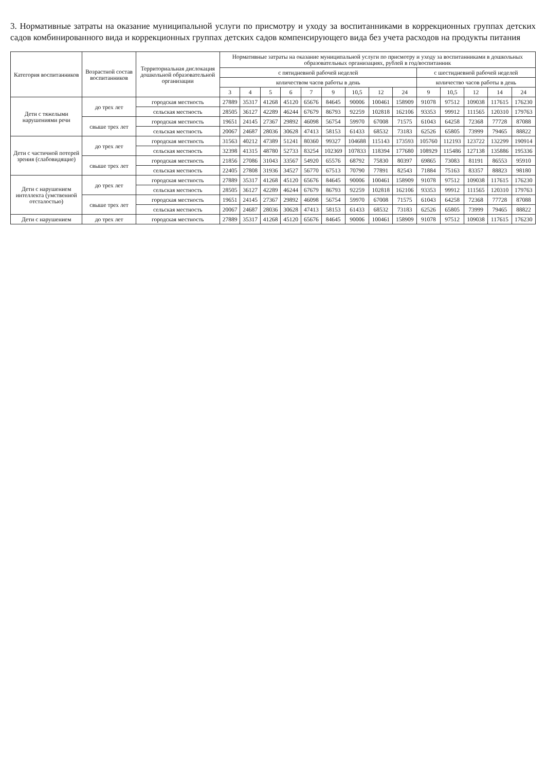3. Нормативные затраты на оказание муниципальной услуги по присмотру и уходу за воспитанниками в коррекционных группах детских садов комбинированного вида и коррекционных группах детских садов компенсирующего вида без учета расходов на продукты питания
| Категория воспитанников | Возрастной состав воспитанников | Территориальная дислокация дошкольной образовательной организации | Нормативные затраты на оказание муниципальной услуги по присмотру и уходу за воспитанниками в дошкольных образовательных организациях, рублей в год/воспитанник | | | | | | | | | | | | | |
| --- | --- | --- | --- | --- | --- | --- | --- | --- | --- | --- | --- | --- | --- | --- | --- | --- |
| | | | с пятидневной рабочей неделей | | | | | | | | | с шестидневной рабочей неделей | | | | |
| | | | количеством часов работы в день | | | | | | | | | количество часов работы в день | | | | |
| | | | 3 | 4 | 5 | 6 | 7 | 9 | 10,5 | 12 | 24 | 9 | 10,5 | 12 | 14 | 24 |
| Дети с тяжелыми нарушениями речи | до трех лет | городская местность | 27889 | 35317 | 41268 | 45120 | 65676 | 84645 | 90006 | 100461 | 158909 | 91078 | 97512 | 109038 | 117615 | 176230 |
| | | сельская местность | 28505 | 36127 | 42289 | 46244 | 67679 | 86793 | 92259 | 102818 | 162106 | 93353 | 99912 | 111565 | 120310 | 179763 |
| | свыше трех лет | городская местность | 19651 | 24145 | 27367 | 29892 | 46098 | 56754 | 59970 | 67008 | 71575 | 61043 | 64258 | 72368 | 77728 | 87088 |
| | | сельская местность | 20067 | 24687 | 28036 | 30628 | 47413 | 58153 | 61433 | 68532 | 73183 | 62526 | 65805 | 73999 | 79465 | 88822 |
| Дети с частичной потерей зрения (слабовидящие) | до трех лет | городская местность | 31563 | 40212 | 47389 | 51241 | 80360 | 99327 | 104688 | 115143 | 173593 | 105760 | 112193 | 123722 | 132299 | 190914 |
| | | сельская местность | 32398 | 41315 | 48780 | 52733 | 83254 | 102369 | 107833 | 118394 | 177680 | 108929 | 115486 | 127138 | 135886 | 195336 |
| | свыше трех лет | городская местность | 21856 | 27086 | 31043 | 33567 | 54920 | 65576 | 68792 | 75830 | 80397 | 69865 | 73083 | 81191 | 86553 | 95910 |
| | | сельская местность | 22405 | 27808 | 31936 | 34527 | 56770 | 67513 | 70790 | 77891 | 82543 | 71884 | 75163 | 83357 | 88823 | 98180 |
| Дети с нарушением интеллекта (умственной отсталостью) | до трех лет | городская местность | 27889 | 35317 | 41268 | 45120 | 65676 | 84645 | 90006 | 100461 | 158909 | 91078 | 97512 | 109038 | 117615 | 176230 |
| | | сельская местность | 28505 | 36127 | 42289 | 46244 | 67679 | 86793 | 92259 | 102818 | 162106 | 93353 | 99912 | 111565 | 120310 | 179763 |
| | свыше трех лет | городская местность | 19651 | 24145 | 27367 | 29892 | 46098 | 56754 | 59970 | 67008 | 71575 | 61043 | 64258 | 72368 | 77728 | 87088 |
| | | сельская местность | 20067 | 24687 | 28036 | 30628 | 47413 | 58153 | 61433 | 68532 | 73183 | 62526 | 65805 | 73999 | 79465 | 88822 |
| Дети с нарушением | до трех лет | городская местность | 27889 | 35317 | 41268 | 45120 | 65676 | 84645 | 90006 | 100461 | 158909 | 91078 | 97512 | 109038 | 117615 | 176230 |